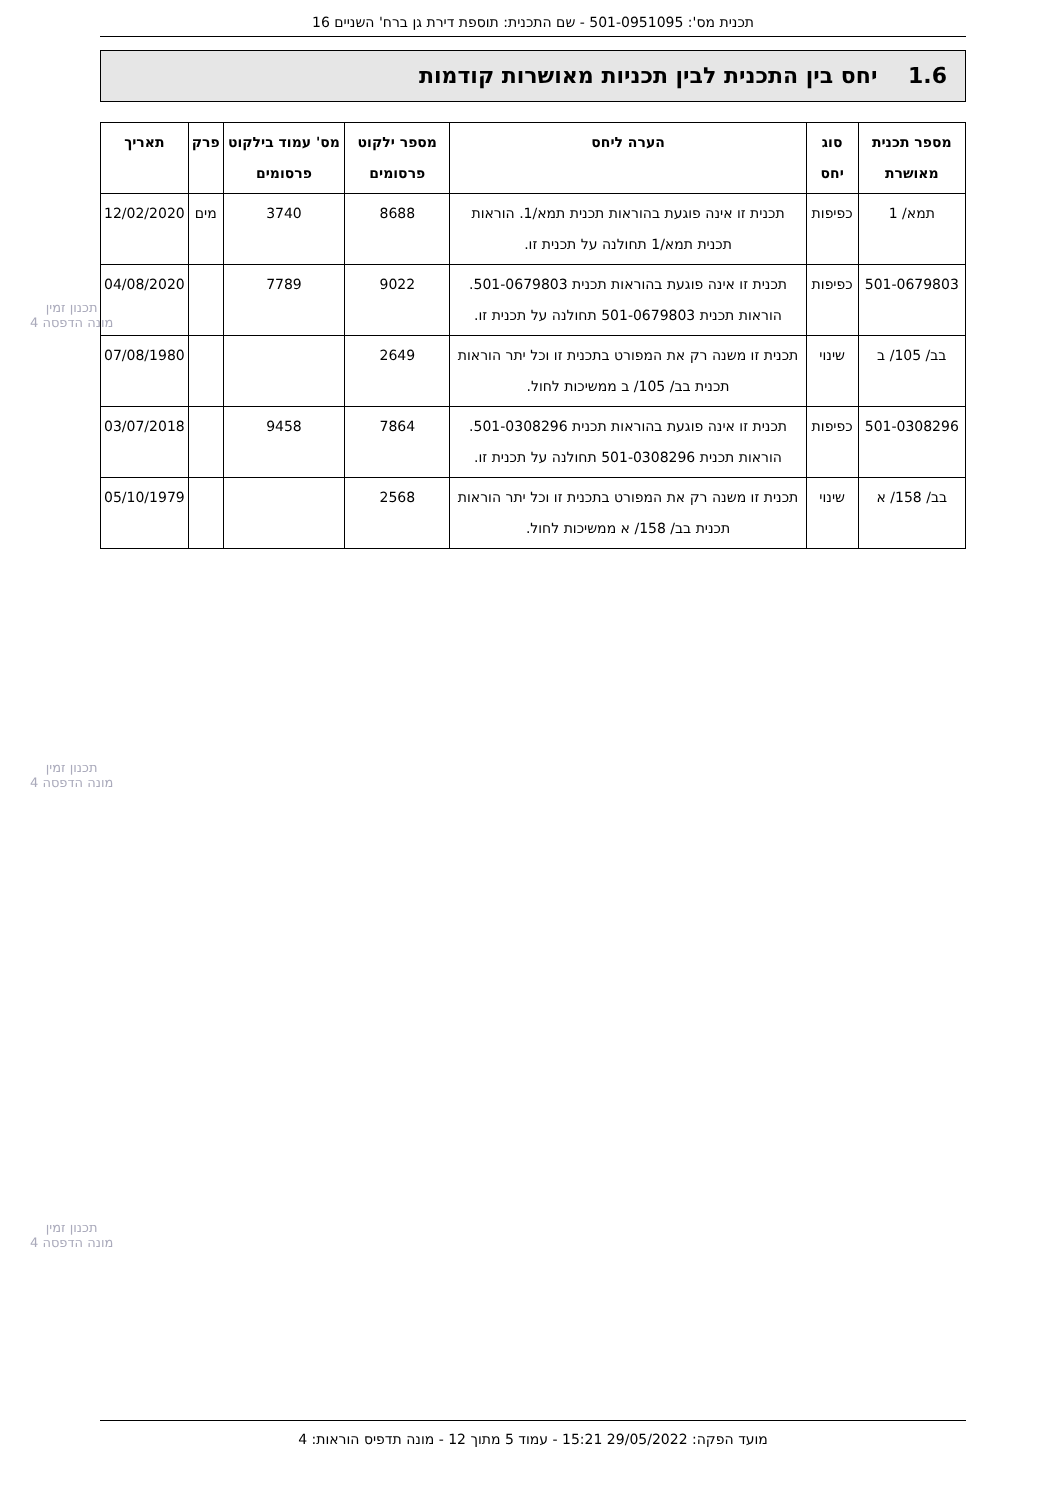תכנית מס': 501-0951095 - שם התכנית: תוספת דירת גן ברח' השניים 16
1.6 יחס בין התכנית לבין תכניות מאושרות קודמות
| מספר תכנית מאושרת | סוג יחס | הערה ליחס | מספר ילקוט פרסומים | מס' עמוד בילקוט פרסומים | פרק | תאריך |
| --- | --- | --- | --- | --- | --- | --- |
| תמא/ 1 | כפיפות | תכנית זו אינה פוגעת בהוראות תכנית תמא/1. הוראות תכנית תמא/1 תחולנה על תכנית זו. | 8688 | 3740 | מים | 12/02/2020 |
| 501-0679803 | כפיפות | תכנית זו אינה פוגעת בהוראות תכנית 501-0679803. הוראות תכנית 501-0679803 תחולנה על תכנית זו. | 9022 | 7789 | | 04/08/2020 |
| בב/ 105/ ב | שינוי | תכנית זו משנה רק את המפורט בתכנית זו וכל יתר הוראות תכנית בב/ 105/ ב ממשיכות לחול. | 2649 | | | 07/08/1980 |
| 501-0308296 | כפיפות | תכנית זו אינה פוגעת בהוראות תכנית 501-0308296. הוראות תכנית 501-0308296 תחולנה על תכנית זו. | 7864 | 9458 | | 03/07/2018 |
| בב/ 158/ א | שינוי | תכנית זו משנה רק את המפורט בתכנית זו וכל יתר הוראות תכנית בב/ 158/ א ממשיכות לחול. | 2568 | | | 05/10/1979 |
תכנון זמין
מונה הדפסה 4
תכנון זמין
מונה הדפסה 4
תכנון זמין
מונה הדפסה 4
מועד הפקה: 29/05/2022 15:21 - עמוד 5 מתוך 12 - מונה תדפיס הוראות: 4